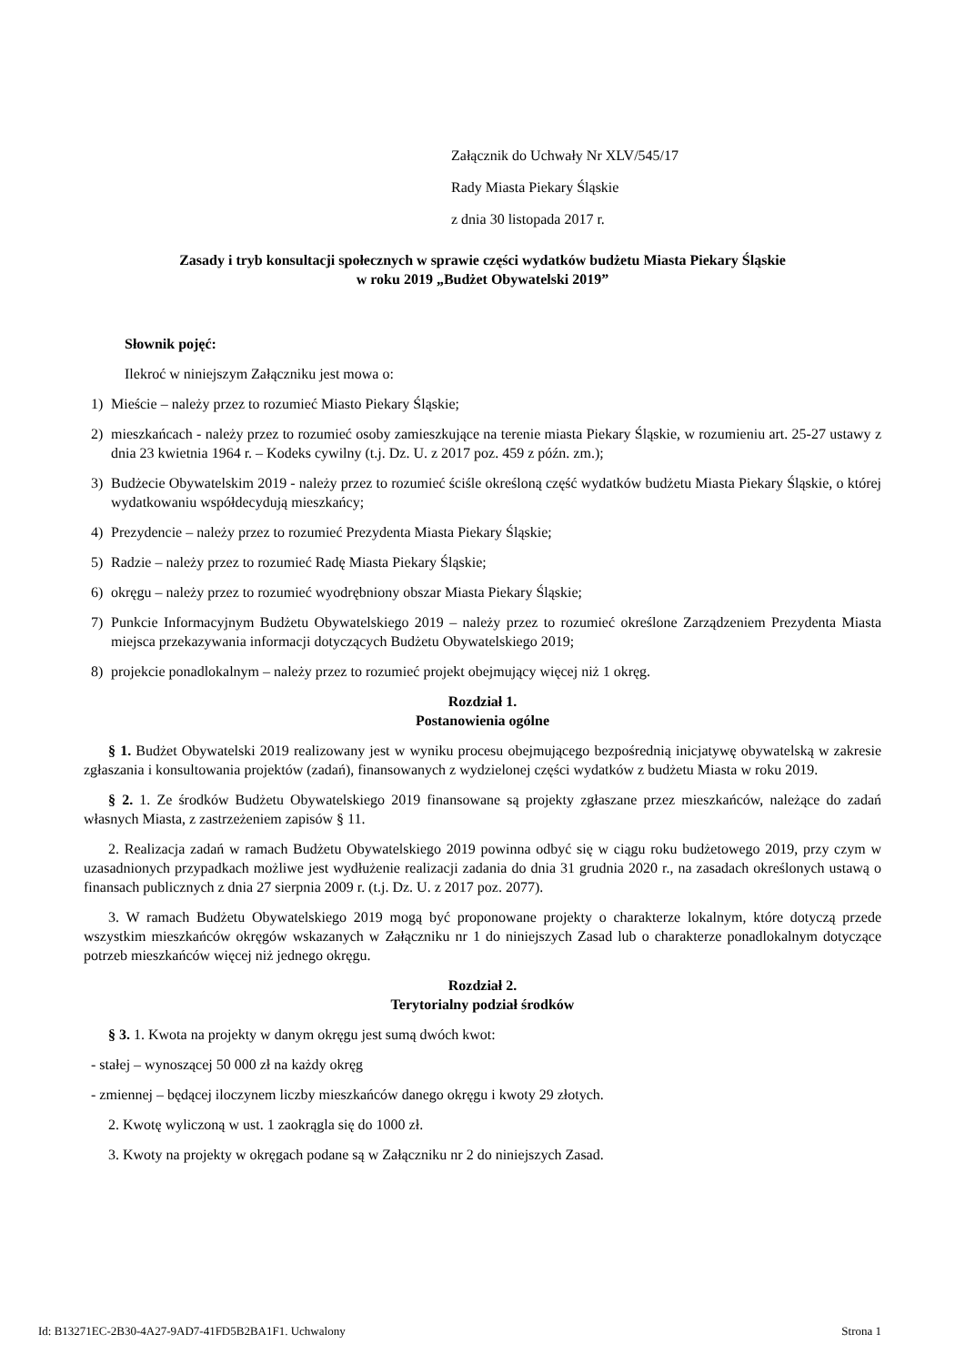Załącznik do Uchwały Nr XLV/545/17
Rady Miasta Piekary Śląskie
z dnia 30 listopada 2017 r.
Zasady i tryb konsultacji społecznych w sprawie części wydatków budżetu Miasta Piekary Śląskie
w roku 2019 „Budżet Obywatelski 2019”
Słownik pojęć:
Ilekroć w niniejszym Załączniku jest mowa o:
1) Mieście – należy przez to rozumieć Miasto Piekary Śląskie;
2) mieszkańcach - należy przez to rozumieć osoby zamieszkujące na terenie miasta Piekary Śląskie, w rozumieniu art. 25-27 ustawy z dnia 23 kwietnia 1964 r. – Kodeks cywilny (t.j. Dz. U. z 2017 poz. 459 z późn. zm.);
3) Budżecie Obywatelskim 2019 - należy przez to rozumieć ściśle określoną część wydatków budżetu Miasta Piekary Śląskie, o której wydatkowaniu współdecydują mieszkańcy;
4) Prezydencie – należy przez to rozumieć Prezydenta Miasta Piekary Śląskie;
5) Radzie – należy przez to rozumieć Radę Miasta Piekary Śląskie;
6) okręgu – należy przez to rozumieć wyodrębniony obszar Miasta Piekary Śląskie;
7) Punkcie Informacyjnym Budżetu Obywatelskiego 2019 – należy przez to rozumieć określone Zarządzeniem Prezydenta Miasta miejsca przekazywania informacji dotyczących Budżetu Obywatelskiego 2019;
8) projekcie ponadlokalnym – należy przez to rozumieć projekt obejmujący więcej niż 1 okręg.
Rozdział 1.
Postanowienia ogólne
§ 1. Budżet Obywatelski 2019 realizowany jest w wyniku procesu obejmującego bezpośrednią inicjatywę obywatelską w zakresie zgłaszania i konsultowania projektów (zadań), finansowanych z wydzielonej części wydatków z budżetu Miasta w roku 2019.
§ 2. 1. Ze środków Budżetu Obywatelskiego 2019 finansowane są projekty zgłaszane przez mieszkańców, należące do zadań własnych Miasta, z zastrzeżeniem zapisów § 11.
2. Realizacja zadań w ramach Budżetu Obywatelskiego 2019 powinna odbyć się w ciągu roku budżetowego 2019, przy czym w uzasadnionych przypadkach możliwe jest wydłużenie realizacji zadania do dnia 31 grudnia 2020 r., na zasadach określonych ustawą o finansach publicznych z dnia 27 sierpnia 2009 r. (t.j. Dz. U. z 2017 poz. 2077).
3. W ramach Budżetu Obywatelskiego 2019 mogą być proponowane projekty o charakterze lokalnym, które dotyczą przede wszystkim mieszkańców okręgów wskazanych w Załączniku nr 1 do niniejszych Zasad lub o charakterze ponadlokalnym dotyczące potrzeb mieszkańców więcej niż jednego okręgu.
Rozdział 2.
Terytorialny podział środków
§ 3. 1. Kwota na projekty w danym okręgu jest sumą dwóch kwot:
- stałej – wynoszącej 50 000 zł na każdy okręg
- zmiennej – będącej iloczynem liczby mieszkańców danego okręgu i kwoty 29 złotych.
2. Kwotę wyliczoną w ust. 1 zaokrągla się do 1000 zł.
3. Kwoty na projekty w okręgach podane są w Załączniku nr 2 do niniejszych Zasad.
Id: B13271EC-2B30-4A27-9AD7-41FD5B2BA1F1. Uchwalony Strona 1